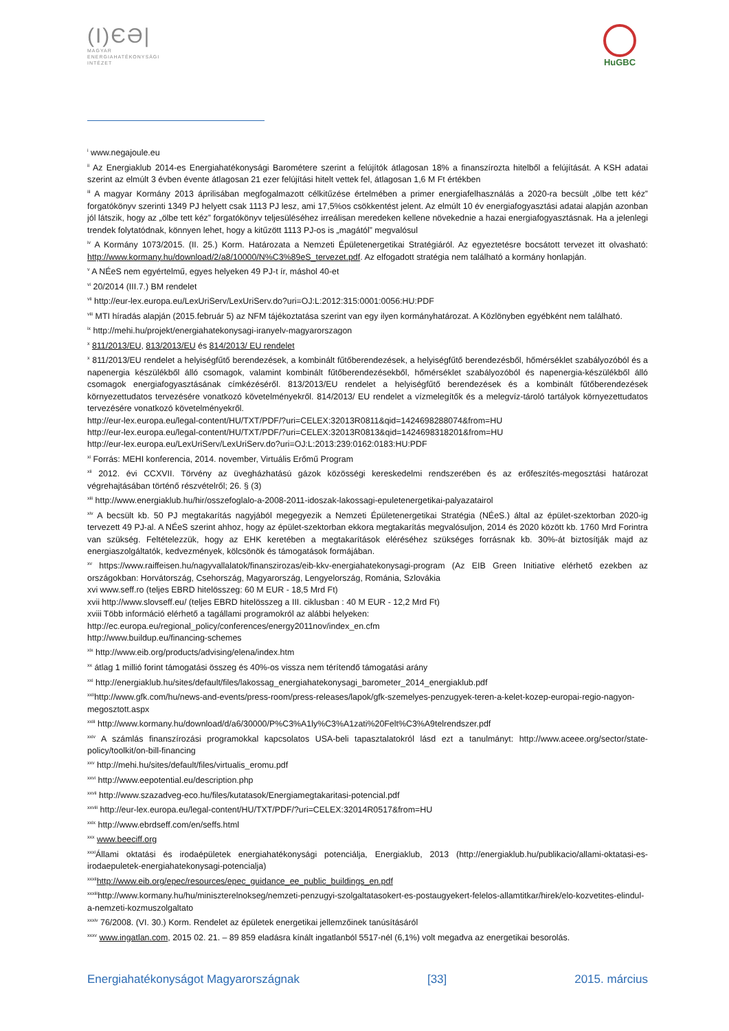(I)ЄƏ|
MAGYAR
ENERGIAHATÉKONYSÁGI
INTÉZET
HuGBC
<sup>i</sup> www.negajoule.eu
<sup>ii</sup> Az Energiaklub 2014-es Energiahatékonysági Barométere szerint a felújítók átlagosan 18% a finanszírozta hitelből a felújítását. A KSH adatai szerint az elmúlt 3 évben évente átlagosan 21 ezer felújítási hitelt vettek fel, átlagosan 1,6 M Ft értékben
<sup>iii</sup> A magyar Kormány 2013 áprilisában megfogalmazott célkitűzése értelmében a primer energiafelhasználás a 2020-ra becsült „ölbe tett kéz” forgatókönyv szerinti 1349 PJ helyett csak 1113 PJ lesz, ami 17,5%os csökkentést jelent. Az elmúlt 10 év energiafogyasztási adatai alapján azonban jól látszik, hogy az „ölbe tett kéz” forgatókönyv teljesüléséhez irreálisan meredeken kellene növekednie a hazai energiafogyasztásnak. Ha a jelenlegi trendek folytatódnak, könnyen lehet, hogy a kitűzött 1113 PJ-os is „magától” megvalósul
<sup>iv</sup> A Kormány 1073/2015. (II. 25.) Korm. Határozata a Nemzeti Épületenergetikai Stratégiáról. Az egyeztetésre bocsátott tervezet itt olvasható: http://www.kormany.hu/download/2/a8/10000/N%C3%89eS_tervezet.pdf. Az elfogadott stratégia nem található a kormány honlapján.
<sup>v</sup> A NÉeS nem egyértelmű, egyes helyeken 49 PJ-t ír, máshol 40-et
<sup>vi</sup> 20/2014 (III.7.) BM rendelet
<sup>vii</sup> http://eur-lex.europa.eu/LexUriServ/LexUriServ.do?uri=OJ:L:2012:315:0001:0056:HU:PDF
<sup>viii</sup> MTI híradás alapján (2015.február 5) az NFM tájékoztatása szerint van egy ilyen kormányhatározat. A Közlönyben egyébként nem található.
<sup>ix</sup> http://mehi.hu/projekt/energiahatekonysagi-iranyelv-magyarorszagon
<sup>x</sup> 811/2013/EU, 813/2013/EU és 814/2013/ EU rendelet
<sup>x</sup> 811/2013/EU rendelet a helyiségfűtő berendezések, a kombinált fűtőberendezések, a helyiségfűtő berendezésből, hőmérséklet szabályozóból és a napenergia készülékből álló csomagok, valamint kombinált fűtőberendezésekből, hőmérséklet szabályozóból és napenergia-készülékből álló csomagok energiafogyasztásának címkézéséről. 813/2013/EU rendelet a helyiségfűtő berendezések és a kombinált fűtőberendezések környezettudatos tervezésére vonatkozó követelményekről. 814/2013/ EU rendelet a vízmelegítők és a melegvíz-tároló tartályok környezettudatos tervezésére vonatkozó követelményekről.
http://eur-lex.europa.eu/legal-content/HU/TXT/PDF/?uri=CELEX:32013R0811&qid=1424698288074&from=HU
http://eur-lex.europa.eu/legal-content/HU/TXT/PDF/?uri=CELEX:32013R0813&qid=1424698318201&from=HU
http://eur-lex.europa.eu/LexUriServ/LexUriServ.do?uri=OJ:L:2013:239:0162:0183:HU:PDF
<sup>xi</sup> Forrás: MEHI konferencia, 2014. november, Virtuális Erőmű Program
<sup>xii</sup> 2012. évi CCXVII. Törvény az üvegházhatású gázok közösségi kereskedelmi rendszerében és az erőfeszítés-megosztási határozat végrehajtásában történő részvételről; 26. § (3)
<sup>xiii</sup> http://www.energiaklub.hu/hir/osszefoglalo-a-2008-2011-idoszak-lakossagi-epuletenergetikai-palyazatairol
<sup>xiv</sup> A becsült kb. 50 PJ megtakarítás nagyjából megegyezik a Nemzeti Épületenergetikai Stratégia (NÉeS.) által az épület-szektorban 2020-ig tervezett 49 PJ-al. A NÉeS szerint ahhoz, hogy az épület-szektorban ekkora megtakarítás megvalósuljon, 2014 és 2020 között kb. 1760 Mrd Forintra van szükség. Feltételezzük, hogy az EHK keretében a megtakarítások eléréséhez szükséges forrásnak kb. 30%-át biztosítják majd az energiaszolgáltatók, kedvezmények, kölcsönök és támogatások formájában.
<sup>xv</sup> https://www.raiffeisen.hu/nagyvallalatok/finanszirozas/eib-kkv-energiahatekonysagi-program (Az EIB Green Initiative elérhető ezekben az országokban: Horvátország, Csehország, Magyarország, Lengyelország, Románia, Szlovákia
xvi www.seff.ro (teljes EBRD hitelösszeg: 60 M EUR - 18,5 Mrd Ft)
xvii http://www.slovseff.eu/ (teljes EBRD hitelösszeg a III. ciklusban : 40 M EUR - 12,2 Mrd Ft)
xviii Több információ elérhető a tagállami programokról az alábbi helyeken:
http://ec.europa.eu/regional_policy/conferences/energy2011nov/index_en.cfm
http://www.buildup.eu/financing-schemes
<sup>xix</sup> http://www.eib.org/products/advising/elena/index.htm
<sup>xx</sup> átlag 1 millió forint támogatási összeg és 40%-os vissza nem térítendő támogatási arány
<sup>xxi</sup> http://energiaklub.hu/sites/default/files/lakossag_energiahatekonysagi_barometer_2014_energiaklub.pdf
<sup>xxii</sup>http://www.gfk.com/hu/news-and-events/press-room/press-releases/lapok/gfk-szemelyes-penzugyek-teren-a-kelet-kozep-europai-regio-nagyon-megosztott.aspx
<sup>xxiii</sup> http://www.kormany.hu/download/d/a6/30000/P%C3%A1ly%C3%A1zati%20Felt%C3%A9telrendszer.pdf
<sup>xxiv</sup> A számlás finanszírozási programokkal kapcsolatos USA-beli tapasztalatokról lásd ezt a tanulmányt: http://www.aceee.org/sector/state-policy/toolkit/on-bill-financing
<sup>xxv</sup> http://mehi.hu/sites/default/files/virtualis_eromu.pdf
<sup>xxvi</sup> http://www.eepotential.eu/description.php
<sup>xxvii</sup> http://www.szazadveg-eco.hu/files/kutatasok/Energiamegtakaritasi-potencial.pdf
<sup>xxviii</sup> http://eur-lex.europa.eu/legal-content/HU/TXT/PDF/?uri=CELEX:32014R0517&from=HU
<sup>xxix</sup> http://www.ebrdseff.com/en/seffs.html
<sup>xxx</sup> www.beeciff.org
<sup>xxxi</sup>Állami oktatási és irodaépületek energiahatékonysági potenciálja, Energiaklub, 2013 (http://energiaklub.hu/publikacio/allami-oktatasi-es-irodaepuletek-energiahatekonysagi-potencialja)
<sup>xxxii</sup>http://www.eib.org/epec/resources/epec_guidance_ee_public_buildings_en.pdf
<sup>xxxiii</sup>http://www.kormany.hu/hu/miniszterelnokseg/nemzeti-penzugyi-szolgaltatasokert-es-postaugyekert-felelos-allamtitkar/hirek/elo-kozvetites-elindul-a-nemzeti-kozmuszolgaltato
<sup>xxxiv</sup> 76/2008. (VI. 30.) Korm. Rendelet az épületek energetikai jellemzőinek tanúsításáról
<sup>xxxv</sup> www.ingatlan.com, 2015 02. 21. – 89 859 eladásra kínált ingatlanból 5517-nél (6,1%) volt megadva az energetikai besorolás.
Energiahatékonyságot Magyarországnak [33] 2015. március